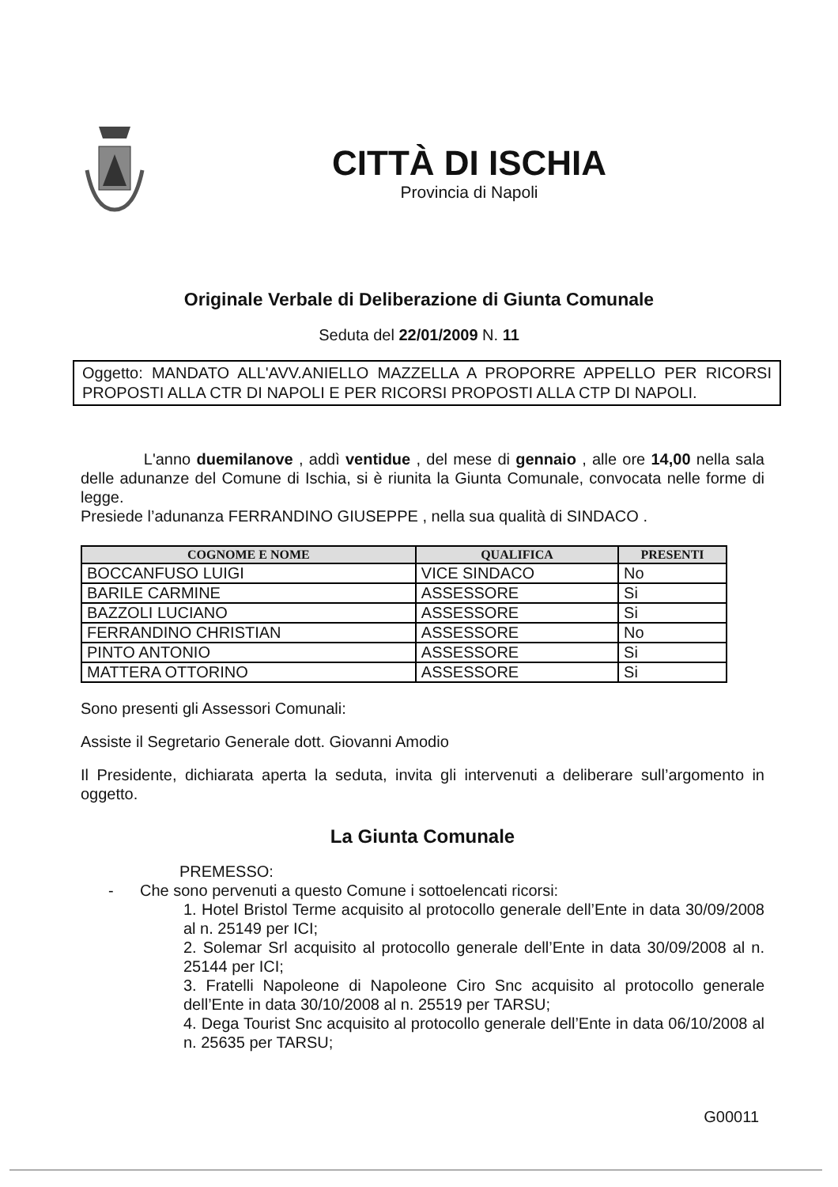CITTÀ DI ISCHIA
Provincia di Napoli
Originale Verbale di Deliberazione di Giunta Comunale
Seduta del 22/01/2009 N. 11
Oggetto: MANDATO ALL'AVV.ANIELLO MAZZELLA A PROPORRE APPELLO PER RICORSI PROPOSTI ALLA CTR DI NAPOLI E PER RICORSI PROPOSTI ALLA CTP DI NAPOLI.
L'anno duemilanove , addì ventidue , del mese di gennaio , alle ore 14,00 nella sala delle adunanze del Comune di Ischia, si è riunita la Giunta Comunale, convocata nelle forme di legge.
Presiede l’adunanza FERRANDINO GIUSEPPE , nella sua qualità di SINDACO .
| COGNOME E NOME | QUALIFICA | PRESENTI |
| --- | --- | --- |
| BOCCANFUSO LUIGI | VICE SINDACO | No |
| BARILE CARMINE | ASSESSORE | Si |
| BAZZOLI LUCIANO | ASSESSORE | Si |
| FERRANDINO CHRISTIAN | ASSESSORE | No |
| PINTO ANTONIO | ASSESSORE | Si |
| MATTERA OTTORINO | ASSESSORE | Si |
Sono presenti gli Assessori Comunali:
Assiste il Segretario Generale dott. Giovanni Amodio
Il Presidente, dichiarata aperta la seduta, invita gli intervenuti a deliberare sull’argomento in oggetto.
La Giunta Comunale
PREMESSO:
- Che sono pervenuti a questo Comune i sottoelencati ricorsi:
1. Hotel Bristol Terme acquisito al protocollo generale dell’Ente in data 30/09/2008 al n. 25149 per ICI;
2. Solemar Srl acquisito al protocollo generale dell’Ente in data 30/09/2008 al n. 25144 per ICI;
3. Fratelli Napoleone di Napoleone Ciro Snc acquisito al protocollo generale dell’Ente in data 30/10/2008 al n. 25519 per TARSU;
4. Dega Tourist Snc acquisito al protocollo generale dell’Ente in data 06/10/2008 al n. 25635 per TARSU;
G00011